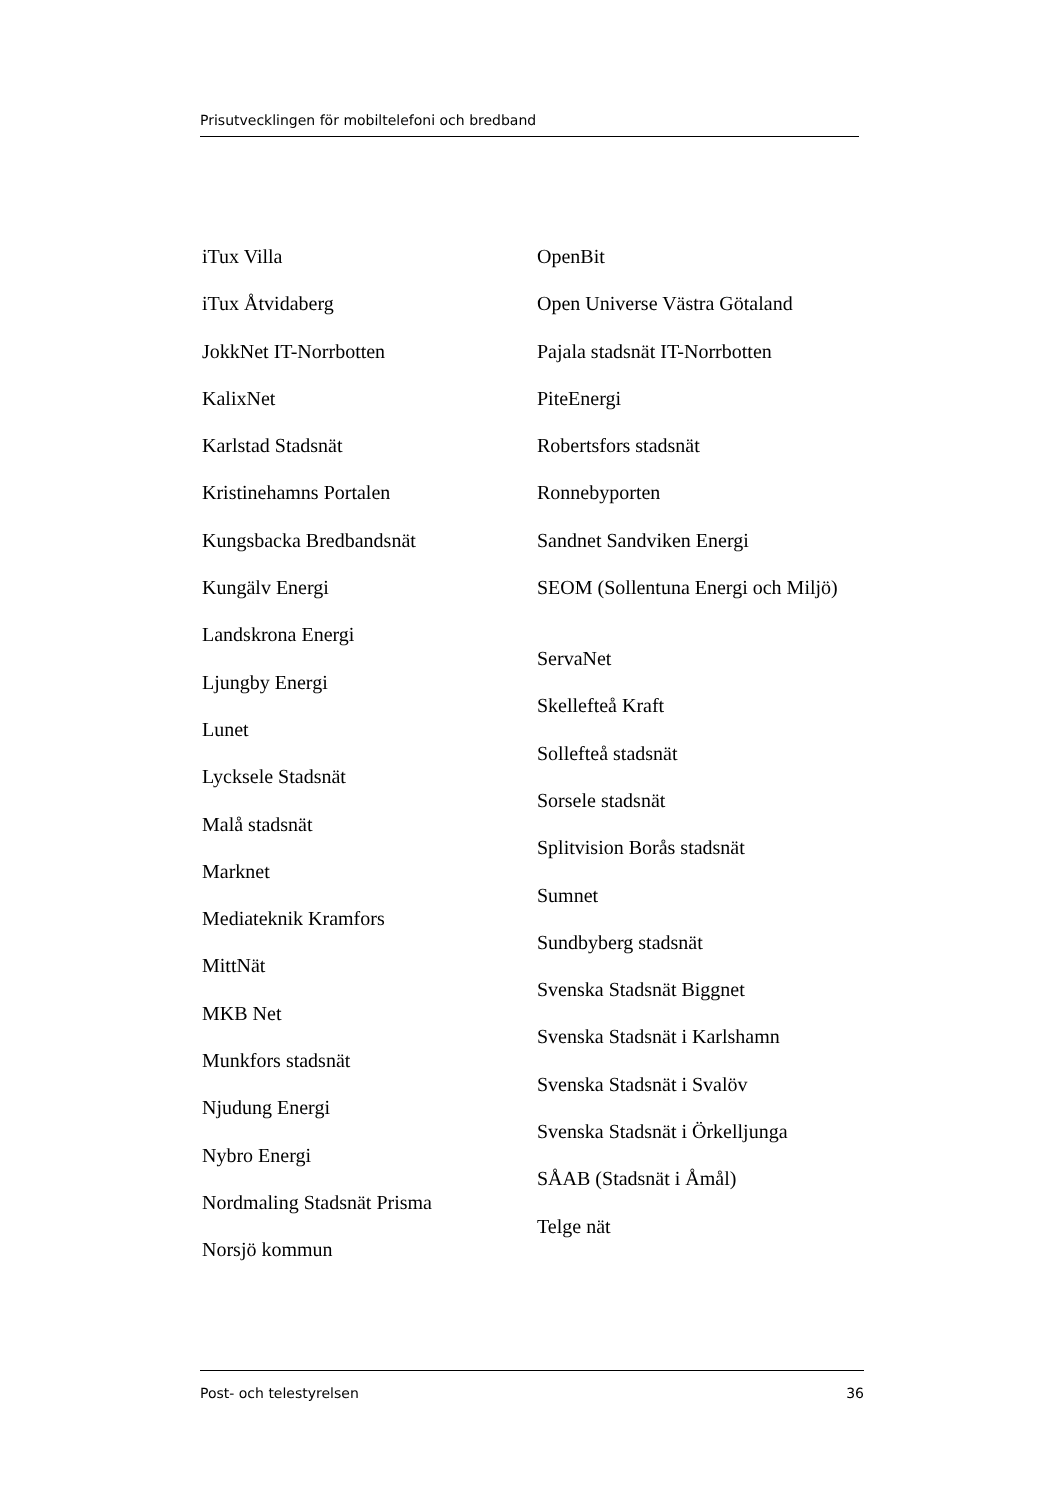Prisutvecklingen för mobiltelefoni och bredband
iTux Villa
iTux Åtvidaberg
JokkNet IT-Norrbotten
KalixNet
Karlstad Stadsnät
Kristinehamns Portalen
Kungsbacka Bredbandsnät
Kungälv Energi
Landskrona Energi
Ljungby Energi
Lunet
Lycksele Stadsnät
Malå stadsnät
Marknet
Mediateknik Kramfors
MittNät
MKB Net
Munkfors stadsnät
Njudung Energi
Nybro Energi
Nordmaling Stadsnät Prisma
Norsjö kommun
OpenBit
Open Universe Västra Götaland
Pajala stadsnät IT-Norrbotten
PiteEnergi
Robertsfors stadsnät
Ronnebyporten
Sandnet Sandviken Energi
SEOM (Sollentuna Energi och Miljö)
ServaNet
Skellefteå Kraft
Sollefteå stadsnät
Sorsele stadsnät
Splitvision Borås stadsnät
Sumnet
Sundbyberg stadsnät
Svenska Stadsnät Biggnet
Svenska Stadsnät i Karlshamn
Svenska Stadsnät i Svalöv
Svenska Stadsnät i Örkelljunga
SÅAB (Stadsnät i Åmål)
Telge nät
Post- och telestyrelsen 36